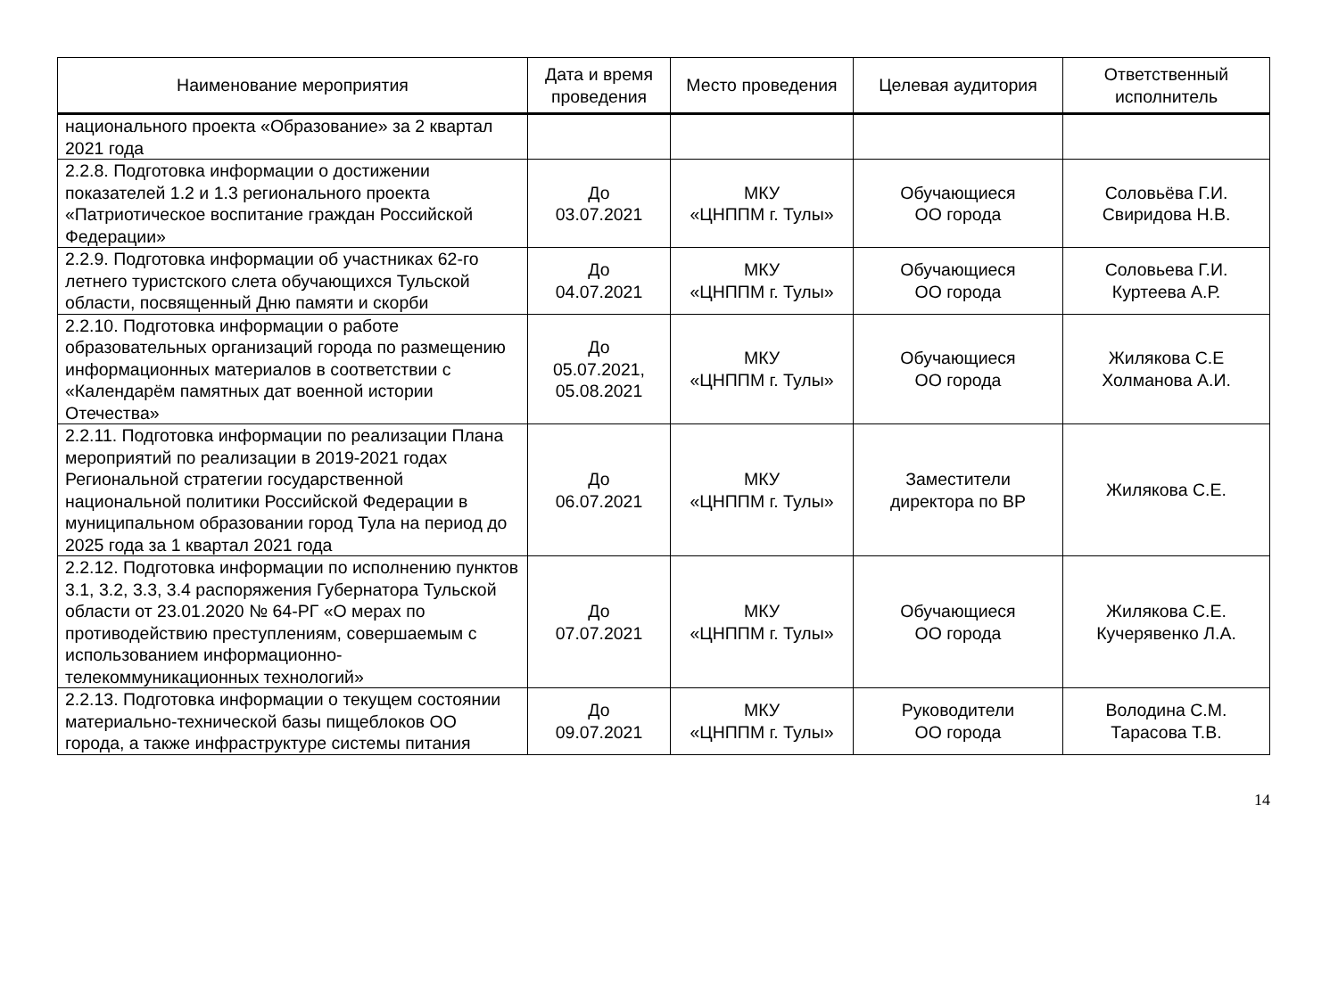| Наименование мероприятия | Дата и время проведения | Место проведения | Целевая аудитория | Ответственный исполнитель |
| --- | --- | --- | --- | --- |
| национального проекта «Образование» за 2 квартал 2021 года | | | | |
| 2.2.8. Подготовка информации о достижении показателей 1.2 и 1.3 регионального проекта «Патриотическое воспитание граждан Российской Федерации» | До 03.07.2021 | МКУ «ЦНППМ г. Тулы» | Обучающиеся ОО города | Соловьёва Г.И. Свиридова Н.В. |
| 2.2.9. Подготовка информации об участниках 62-го летнего туристского слета обучающихся Тульской области, посвященный Дню памяти и скорби | До 04.07.2021 | МКУ «ЦНППМ г. Тулы» | Обучающиеся ОО города | Соловьева Г.И. Куртеева А.Р. |
| 2.2.10. Подготовка информации о работе образовательных организаций города по размещению информационных материалов в соответствии с «Календарём памятных дат военной истории Отечества» | До 05.07.2021, 05.08.2021 | МКУ «ЦНППМ г. Тулы» | Обучающиеся ОО города | Жилякова С.Е Холманова А.И. |
| 2.2.11. Подготовка информации по реализации Плана мероприятий по реализации в 2019-2021 годах Региональной стратегии государственной национальной политики Российской Федерации в муниципальном образовании город Тула на период до 2025 года за 1 квартал 2021 года | До 06.07.2021 | МКУ «ЦНППМ г. Тулы» | Заместители директора по ВР | Жилякова С.Е. |
| 2.2.12. Подготовка информации по исполнению пунктов 3.1, 3.2, 3.3, 3.4 распоряжения Губернатора Тульской области от 23.01.2020 № 64-РГ «О мерах по противодействию преступлениям, совершаемым с использованием информационно-телекоммуникационных технологий» | До 07.07.2021 | МКУ «ЦНППМ г. Тулы» | Обучающиеся ОО города | Жилякова С.Е. Кучерявенко Л.А. |
| 2.2.13. Подготовка информации о текущем состоянии материально-технической базы пищеблоков ОО города, а также инфраструктуре системы питания | До 09.07.2021 | МКУ «ЦНППМ г. Тулы» | Руководители ОО города | Володина С.М. Тарасова Т.В. |
14